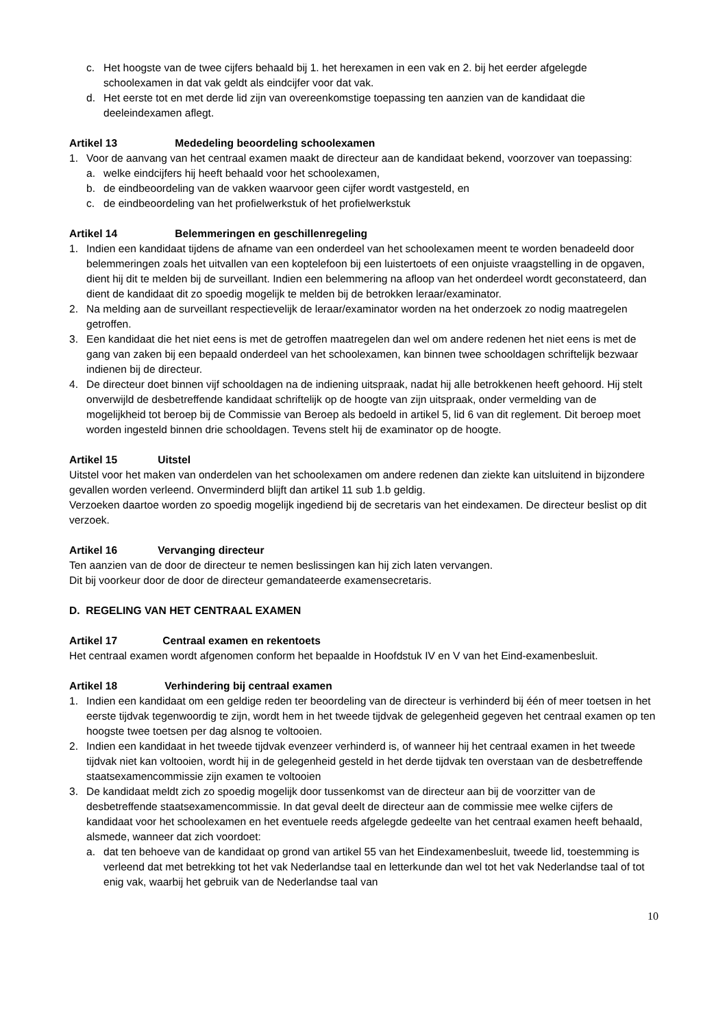c. Het hoogste van de twee cijfers behaald bij 1. het herexamen in een vak en 2. bij het eerder afgelegde schoolexamen in dat vak geldt als eindcijfer voor dat vak.
d. Het eerste tot en met derde lid zijn van overeenkomstige toepassing ten aanzien van de kandidaat die deeleindexamen aflegt.
Artikel 13 Mededeling beoordeling schoolexamen
1. Voor de aanvang van het centraal examen maakt de directeur aan de kandidaat bekend, voorzover van toepassing:
a. welke eindcijfers hij heeft behaald voor het schoolexamen,
b. de eindbeoordeling van de vakken waarvoor geen cijfer wordt vastgesteld, en
c. de eindbeoordeling van het profielwerkstuk of het profielwerkstuk
Artikel 14 Belemmeringen en geschillenregeling
1. Indien een kandidaat tijdens de afname van een onderdeel van het schoolexamen meent te worden benadeeld door belemmeringen zoals het uitvallen van een koptelefoon bij een luistertoets of een onjuiste vraagstelling in de opgaven, dient hij dit te melden bij de surveillant. Indien een belemmering na afloop van het onderdeel wordt geconstateerd, dan dient de kandidaat dit zo spoedig mogelijk te melden bij de betrokken leraar/examinator.
2. Na melding aan de surveillant respectievelijk de leraar/examinator worden na het onderzoek zo nodig maatregelen getroffen.
3. Een kandidaat die het niet eens is met de getroffen maatregelen dan wel om andere redenen het niet eens is met de gang van zaken bij een bepaald onderdeel van het schoolexamen, kan binnen twee schooldagen schriftelijk bezwaar indienen bij de directeur.
4. De directeur doet binnen vijf schooldagen na de indiening uitspraak, nadat hij alle betrokkenen heeft gehoord. Hij stelt onverwijld de desbetreffende kandidaat schriftelijk op de hoogte van zijn uitspraak, onder vermelding van de mogelijkheid tot beroep bij de Commissie van Beroep als bedoeld in artikel 5, lid 6 van dit reglement. Dit beroep moet worden ingesteld binnen drie schooldagen. Tevens stelt hij de examinator op de hoogte.
Artikel 15 Uitstel
Uitstel voor het maken van onderdelen van het schoolexamen om andere redenen dan ziekte kan uitsluitend in bijzondere gevallen worden verleend. Onverminderd blijft dan artikel 11 sub 1.b geldig.
Verzoeken daartoe worden zo spoedig mogelijk ingediend bij de secretaris van het eindexamen. De directeur beslist op dit verzoek.
Artikel 16 Vervanging directeur
Ten aanzien van de door de directeur te nemen beslissingen kan hij zich laten vervangen.
Dit bij voorkeur door de door de directeur gemandateerde examensecretaris.
D. REGELING VAN HET CENTRAAL EXAMEN
Artikel 17 Centraal examen en rekentoets
Het centraal examen wordt afgenomen conform het bepaalde in Hoofdstuk IV en V van het Eind-examenbesluit.
Artikel 18 Verhindering bij centraal examen
1. Indien een kandidaat om een geldige reden ter beoordeling van de directeur is verhinderd bij één of meer toetsen in het eerste tijdvak tegenwoordig te zijn, wordt hem in het tweede tijdvak de gelegenheid gegeven het centraal examen op ten hoogste twee toetsen per dag alsnog te voltooien.
2. Indien een kandidaat in het tweede tijdvak evenzeer verhinderd is, of wanneer hij het centraal examen in het tweede tijdvak niet kan voltooien, wordt hij in de gelegenheid gesteld in het derde tijdvak ten overstaan van de desbetreffende staatsexamencommissie zijn examen te voltooien
3. De kandidaat meldt zich zo spoedig mogelijk door tussenkomst van de directeur aan bij de voorzitter van de desbetreffende staatsexamencommissie. In dat geval deelt de directeur aan de commissie mee welke cijfers de kandidaat voor het schoolexamen en het eventuele reeds afgelegde gedeelte van het centraal examen heeft behaald, alsmede, wanneer dat zich voordoet:
a. dat ten behoeve van de kandidaat op grond van artikel 55 van het Eindexamenbesluit, tweede lid, toestemming is verleend dat met betrekking tot het vak Nederlandse taal en letterkunde dan wel tot het vak Nederlandse taal of tot enig vak, waarbij het gebruik van de Nederlandse taal van
10